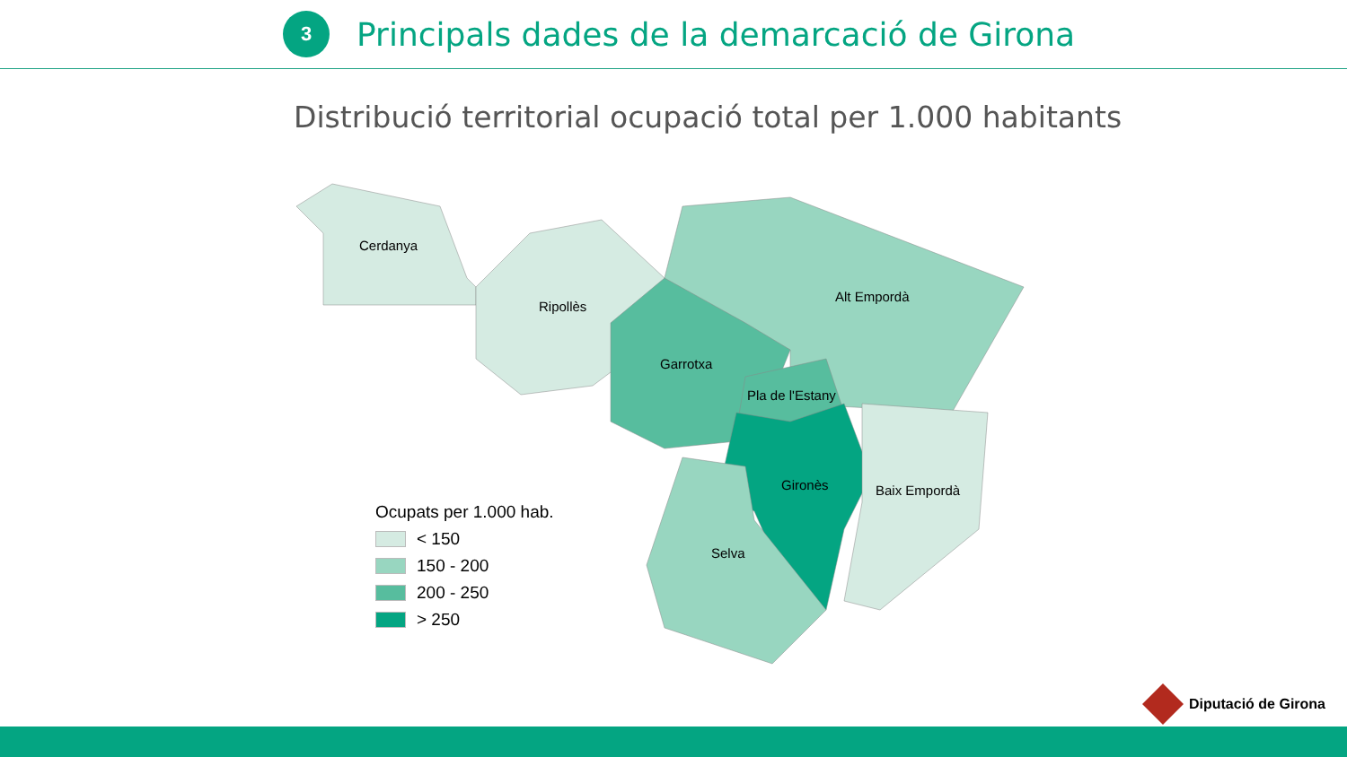3
Principals dades de la demarcació de Girona
Distribució territorial ocupació total per 1.000 habitants
Cerdanya
Ripollès
Alt Empordà
Garrotxa
Pla de l'Estany
Gironès Baix Empordà
Selva
Ocupats per 1.000 hab.
< 150
150 - 200
200 - 250
> 250
Diputació de Girona